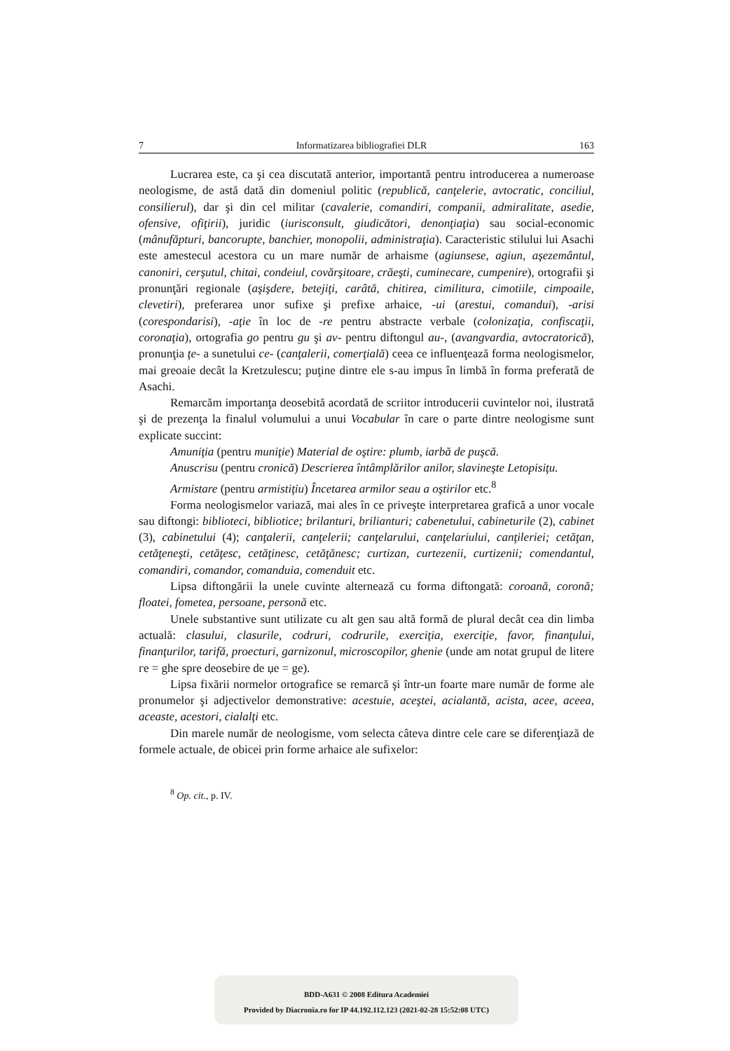7 Informatizarea bibliografiei DLR 163
Lucrarea este, ca şi cea discutată anterior, importantă pentru introducerea a numeroase neologisme, de astă dată din domeniul politic (republică, canţelerie, avtocratic, conciliul, consilierul), dar şi din cel militar (cavalerie, comandiri, companii, admiralitate, asedie, ofensive, ofiţirii), juridic (iurisconsult, giudicători, denonţiaţia) sau social-economic (mânufăpturi, bancorupte, banchier, monopolii, administraţia). Caracteristic stilului lui Asachi este amestecul acestora cu un mare număr de arhaisme (agiunsese, agiun, aşezemântul, canoniri, cerşutul, chitai, condeiul, covărşitoare, crăeşti, cuminecare, cumpenire), ortografii şi pronunţări regionale (aşişdere, betejiţi, carâtă, chitirea, cimilitura, cimotiile, cimpoaile, clevetiri), preferarea unor sufixe şi prefixe arhaice, -ui (arestui, comandui), -arisi (corespondarisi), -aţie în loc de -re pentru abstracte verbale (colonizaţia, confiscaţii, coronaţia), ortografia go pentru gu şi av- pentru diftongul au-, (avangvardia, avtocratorică), pronunţia ţe- a sunetului ce- (canţalerii, comerţială) ceea ce influenţează forma neologismelor, mai greoaie decât la Kretzulescu; puţine dintre ele s-au impus în limbă în forma preferată de Asachi.
Remarcăm importanţa deosebită acordată de scriitor introducerii cuvintelor noi, ilustrată şi de prezenţa la finalul volumului a unui Vocabular în care o parte dintre neologisme sunt explicate succint:
Amuniţia (pentru muniţie) Material de oştire: plumb, iarbă de puşcă.
Anuscrisu (pentru cronică) Descrierea întâmplărilor anilor, slavineşte Letopisiţu.
Armistare (pentru armistiţiu) Încetarea armilor seau a oştirilor etc.<sup>8</sup>
Forma neologismelor variază, mai ales în ce priveşte interpretarea grafică a unor vocale sau diftongi: biblioteci, bibliotice; brilanturi, brilianturi; cabenetului, cabineturile (2), cabinet (3), cabinetului (4); canţalerii, canţelerii; canţelarului, canţelariului, canţileriei; cetăţan, cetăţeneşti, cetăţesc, cetăţinesc, cetăţănesc; curtizan, curtezenii, curtizenii; comendantul, comandiri, comandor, comanduia, comenduit etc.
Lipsa diftongării la unele cuvinte alternează cu forma diftongată: coroană, coronă; floatei, fometea, persoane, personă etc.
Unele substantive sunt utilizate cu alt gen sau altă formă de plural decât cea din limba actuală: clasului, clasurile, codruri, codrurile, exerciţia, exerciţie, favor, finanţului, finanţurilor, tarifă, proecturi, garnizonul, microscopilor, ghenie (unde am notat grupul de litere гe = ghe spre deosebire de џe = ge).
Lipsa fixării normelor ortografice se remarcă şi într-un foarte mare număr de forme ale pronumelor şi adjectivelor demonstrative: acestuie, aceştei, acialantă, acista, acee, aceea, aceaste, acestori, cialalţi etc.
Din marele număr de neologisme, vom selecta câteva dintre cele care se diferenţiază de formele actuale, de obicei prin forme arhaice ale sufixelor:
<sup>8</sup> Op. cit., p. IV.
BDD-A631 © 2008 Editura Academiei
Provided by Diacronia.ro for IP 44.192.112.123 (2021-02-28 15:52:08 UTC)